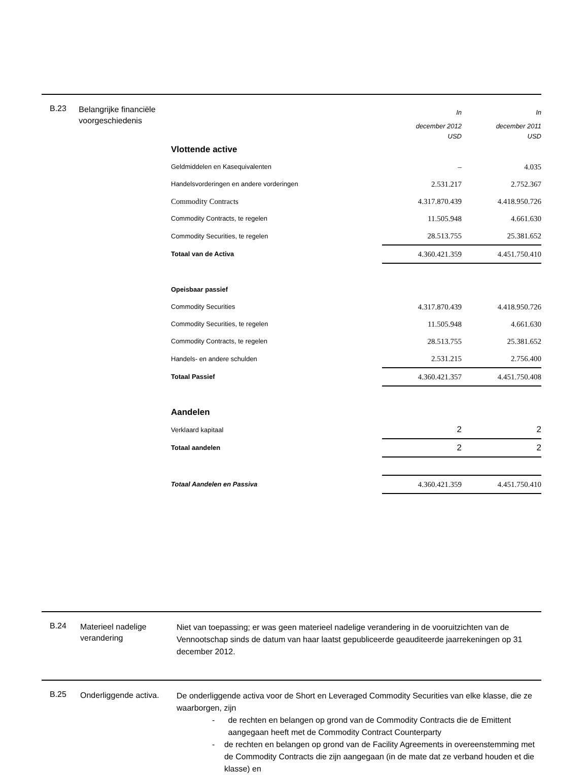B.23
Belangrijke financiële voorgeschiedenis
| | In | In |
| | december 2012 USD | december 2011 USD |
| Vlottende active | | |
| Geldmiddelen en Kasequivalenten | – | 4.035 |
| Handelsvorderingen en andere vorderingen | 2.531.217 | 2.752.367 |
| Commodity Contracts | 4.317.870.439 | 4.418.950.726 |
| Commodity Contracts, te regelen | 11.505.948 | 4.661.630 |
| Commodity Securities, te regelen | 28.513.755 | 25.381.652 |
| Totaal van de Activa | 4.360.421.359 | 4.451.750.410 |
| Opeisbaar passief | | |
| Commodity Securities | 4.317.870.439 | 4.418.950.726 |
| Commodity Securities, te regelen | 11.505.948 | 4.661.630 |
| Commodity Contracts, te regelen | 28.513.755 | 25.381.652 |
| Handels- en andere schulden | 2.531.215 | 2.756.400 |
| Totaal Passief | 4.360.421.357 | 4.451.750.408 |
| Aandelen | | |
| Verklaard kapitaal | 2 | 2 |
| Totaal aandelen | 2 | 2 |
| Totaal Aandelen en Passiva | 4.360.421.359 | 4.451.750.410 |
B.24
Materieel nadelige verandering
Niet van toepassing; er was geen materieel nadelige verandering in de vooruitzichten van de Vennootschap sinds de datum van haar laatst gepubliceerde geauditeerde jaarrekeningen op 31 december 2012.
B.25
Onderliggende activa.
De onderliggende activa voor de Short en Leveraged Commodity Securities van elke klasse, die ze waarborgen, zijn
- de rechten en belangen op grond van de Commodity Contracts die de Emittent aangegaan heeft met de Commodity Contract Counterparty
- de rechten en belangen op grond van de Facility Agreements in overeenstemming met de Commodity Contracts die zijn aangegaan (in de mate dat ze verband houden et die klasse) en